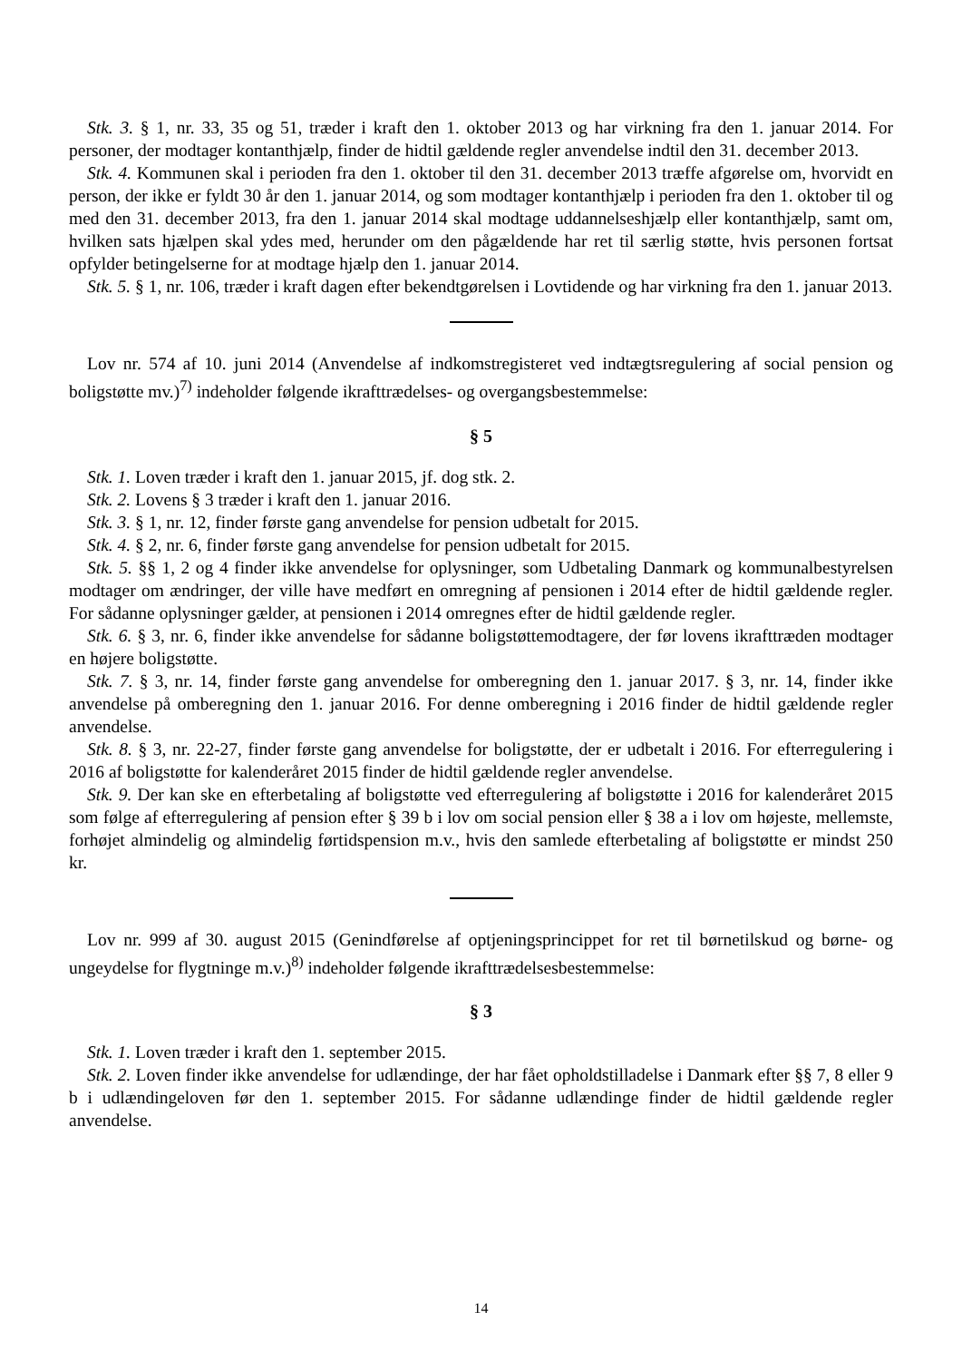Stk. 3. § 1, nr. 33, 35 og 51, træder i kraft den 1. oktober 2013 og har virkning fra den 1. januar 2014. For personer, der modtager kontanthjælp, finder de hidtil gældende regler anvendelse indtil den 31. december 2013.
Stk. 4. Kommunen skal i perioden fra den 1. oktober til den 31. december 2013 træffe afgørelse om, hvorvidt en person, der ikke er fyldt 30 år den 1. januar 2014, og som modtager kontanthjælp i perioden fra den 1. oktober til og med den 31. december 2013, fra den 1. januar 2014 skal modtage uddannelseshjælp eller kontanthjælp, samt om, hvilken sats hjælpen skal ydes med, herunder om den pågældende har ret til særlig støtte, hvis personen fortsat opfylder betingelserne for at modtage hjælp den 1. januar 2014.
Stk. 5. § 1, nr. 106, træder i kraft dagen efter bekendtgørelsen i Lovtidende og har virkning fra den 1. januar 2013.
Lov nr. 574 af 10. juni 2014 (Anvendelse af indkomstregisteret ved indtægtsregulering af social pension og boligstøtte mv.)<sup>7)</sup> indeholder følgende ikrafttrædelses- og overgangsbestemmelse:
§ 5
Stk. 1. Loven træder i kraft den 1. januar 2015, jf. dog stk. 2.
Stk. 2. Lovens § 3 træder i kraft den 1. januar 2016.
Stk. 3. § 1, nr. 12, finder første gang anvendelse for pension udbetalt for 2015.
Stk. 4. § 2, nr. 6, finder første gang anvendelse for pension udbetalt for 2015.
Stk. 5. §§ 1, 2 og 4 finder ikke anvendelse for oplysninger, som Udbetaling Danmark og kommunalbestyrelsen modtager om ændringer, der ville have medført en omregning af pensionen i 2014 efter de hidtil gældende regler. For sådanne oplysninger gælder, at pensionen i 2014 omregnes efter de hidtil gældende regler.
Stk. 6. § 3, nr. 6, finder ikke anvendelse for sådanne boligstøttemodtagere, der før lovens ikrafttræden modtager en højere boligstøtte.
Stk. 7. § 3, nr. 14, finder første gang anvendelse for omberegning den 1. januar 2017. § 3, nr. 14, finder ikke anvendelse på omberegning den 1. januar 2016. For denne omberegning i 2016 finder de hidtil gældende regler anvendelse.
Stk. 8. § 3, nr. 22-27, finder første gang anvendelse for boligstøtte, der er udbetalt i 2016. For efterregulering i 2016 af boligstøtte for kalenderåret 2015 finder de hidtil gældende regler anvendelse.
Stk. 9. Der kan ske en efterbetaling af boligstøtte ved efterregulering af boligstøtte i 2016 for kalenderåret 2015 som følge af efterregulering af pension efter § 39 b i lov om social pension eller § 38 a i lov om højeste, mellemste, forhøjet almindelig og almindelig førtidspension m.v., hvis den samlede efterbetaling af boligstøtte er mindst 250 kr.
Lov nr. 999 af 30. august 2015 (Genindførelse af optjeningsprincippet for ret til børnetilskud og børne- og ungeydelse for flygtninge m.v.)<sup>8)</sup> indeholder følgende ikrafttrædelsesbestemmelse:
§ 3
Stk. 1. Loven træder i kraft den 1. september 2015.
Stk. 2. Loven finder ikke anvendelse for udlændinge, der har fået opholdstilladelse i Danmark efter §§ 7, 8 eller 9 b i udlændingeloven før den 1. september 2015. For sådanne udlændinge finder de hidtil gældende regler anvendelse.
14